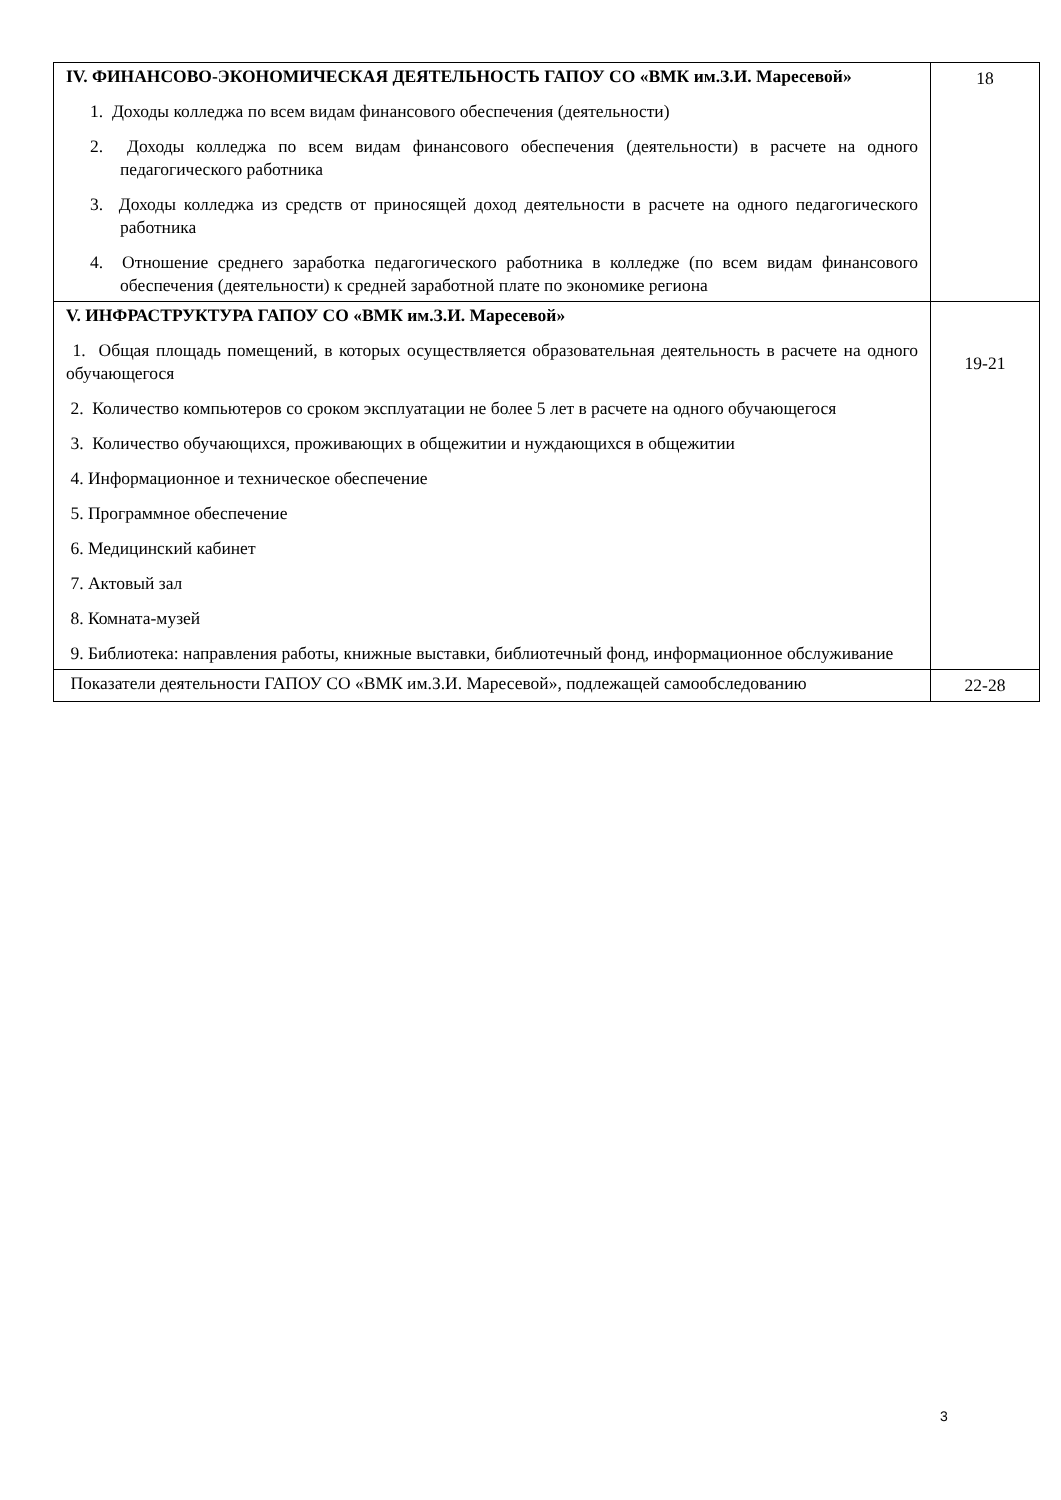| IV. ФИНАНСОВО-ЭКОНОМИЧЕСКАЯ ДЕЯТЕЛЬНОСТЬ ГАПОУ СО «ВМК им.З.И. Маресевой» 1. Доходы колледжа по всем видам финансового обеспечения (деятельности) 2. Доходы колледжа по всем видам финансового обеспечения (деятельности) в расчете на одного педагогического работника 3. Доходы колледжа из средств от приносящей доход деятельности в расчете на одного педагогического работника 4. Отношение среднего заработка педагогического работника в колледже (по всем видам финансового обеспечения (деятельности) к средней заработной плате по экономике региона | 18 |
| V. ИНФРАСТРУКТУРА ГАПОУ СО «ВМК им.З.И. Маресевой» 1. Общая площадь помещений, в которых осуществляется образовательная деятельность в расчете на одного обучающегося 2. Количество компьютеров со сроком эксплуатации не более 5 лет в расчете на одного обучающегося 3. Количество обучающихся, проживающих в общежитии и нуждающихся в общежитии 4. Информационное и техническое обеспечение 5. Программное обеспечение 6. Медицинский кабинет 7. Актовый зал 8. Комната-музей 9. Библиотека: направления работы, книжные выставки, библиотечный фонд, информационное обслуживание | 19-21 |
| Показатели деятельности ГАПОУ СО «ВМК им.З.И. Маресевой», подлежащей самообследованию | 22-28 |
3